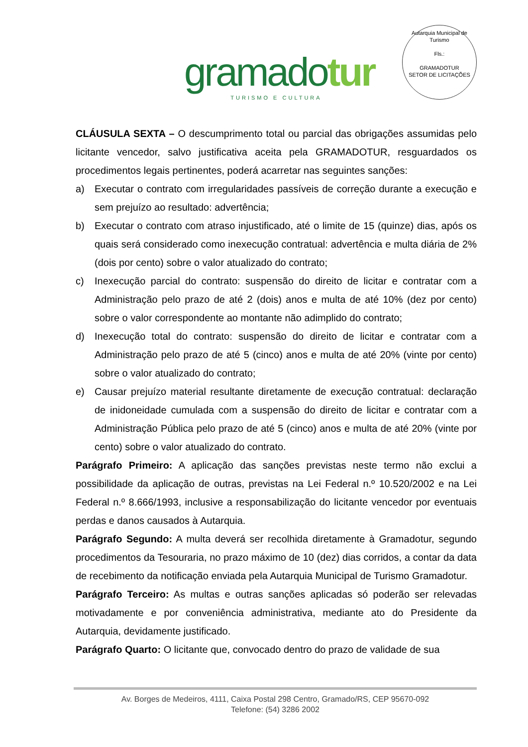gramadotur
TURISMO E CULTURA
Autarquia Municipal de Turismo
Fls.:
GRAMADOTUR
SETOR DE LICITAÇÕES
CLÁUSULA SEXTA – O descumprimento total ou parcial das obrigações assumidas pelo licitante vencedor, salvo justificativa aceita pela GRAMADOTUR, resguardados os procedimentos legais pertinentes, poderá acarretar nas seguintes sanções:
a) Executar o contrato com irregularidades passíveis de correção durante a execução e sem prejuízo ao resultado: advertência;
b) Executar o contrato com atraso injustificado, até o limite de 15 (quinze) dias, após os quais será considerado como inexecução contratual: advertência e multa diária de 2% (dois por cento) sobre o valor atualizado do contrato;
c) Inexecução parcial do contrato: suspensão do direito de licitar e contratar com a Administração pelo prazo de até 2 (dois) anos e multa de até 10% (dez por cento) sobre o valor correspondente ao montante não adimplido do contrato;
d) Inexecução total do contrato: suspensão do direito de licitar e contratar com a Administração pelo prazo de até 5 (cinco) anos e multa de até 20% (vinte por cento) sobre o valor atualizado do contrato;
e) Causar prejuízo material resultante diretamente de execução contratual: declaração de inidoneidade cumulada com a suspensão do direito de licitar e contratar com a Administração Pública pelo prazo de até 5 (cinco) anos e multa de até 20% (vinte por cento) sobre o valor atualizado do contrato.
Parágrafo Primeiro: A aplicação das sanções previstas neste termo não exclui a possibilidade da aplicação de outras, previstas na Lei Federal n.º 10.520/2002 e na Lei Federal n.º 8.666/1993, inclusive a responsabilização do licitante vencedor por eventuais perdas e danos causados à Autarquia.
Parágrafo Segundo: A multa deverá ser recolhida diretamente à Gramadotur, segundo procedimentos da Tesouraria, no prazo máximo de 10 (dez) dias corridos, a contar da data de recebimento da notificação enviada pela Autarquia Municipal de Turismo Gramadotur.
Parágrafo Terceiro: As multas e outras sanções aplicadas só poderão ser relevadas motivadamente e por conveniência administrativa, mediante ato do Presidente da Autarquia, devidamente justificado.
Parágrafo Quarto: O licitante que, convocado dentro do prazo de validade de sua
Av. Borges de Medeiros, 4111, Caixa Postal 298 Centro, Gramado/RS, CEP 95670-092
Telefone: (54) 3286 2002